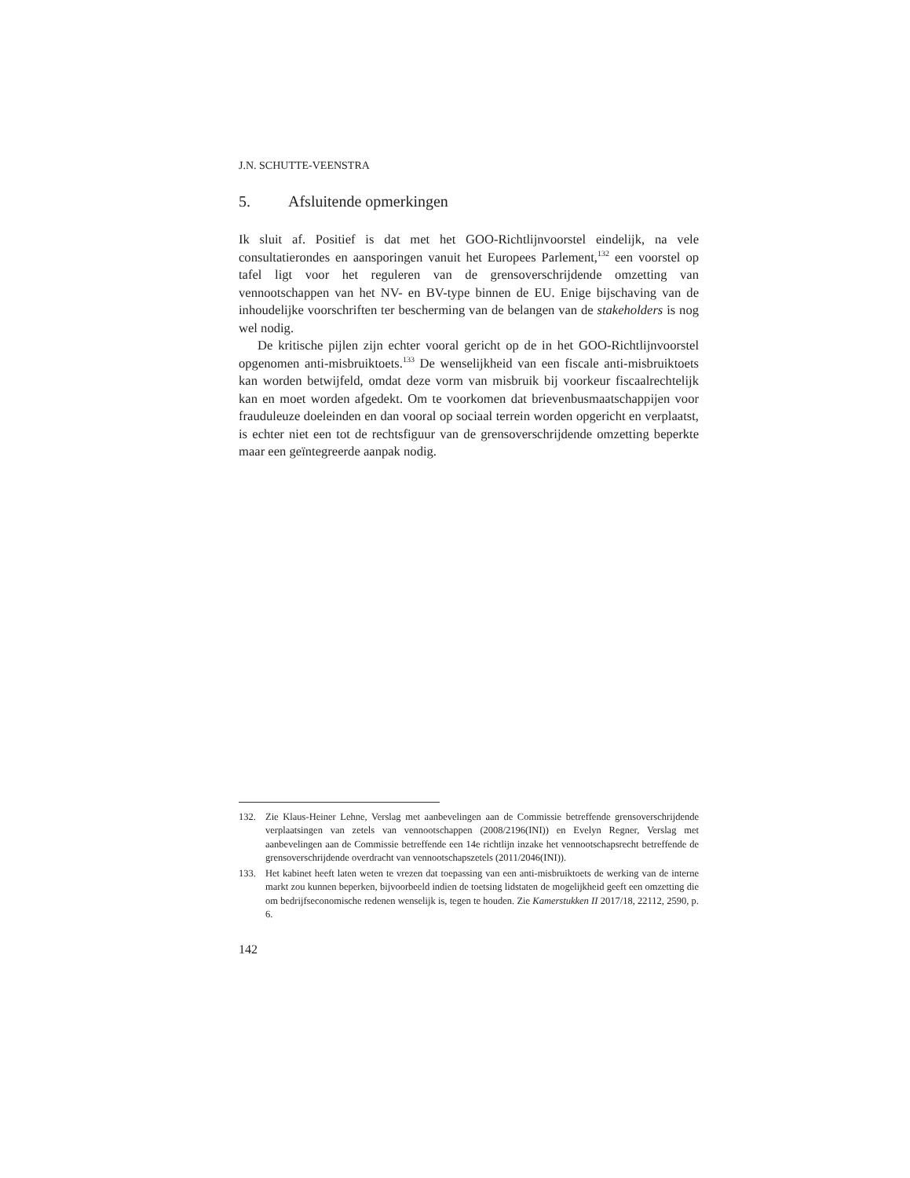J.N. SCHUTTE-VEENSTRA
5. Afsluitende opmerkingen
Ik sluit af. Positief is dat met het GOO-Richtlijnvoorstel eindelijk, na vele consultatierondes en aansporingen vanuit het Europees Parlement,<sup>132</sup> een voorstel op tafel ligt voor het reguleren van de grensoverschrijdende omzetting van vennootschappen van het NV- en BV-type binnen de EU. Enige bijschaving van de inhoudelijke voorschriften ter bescherming van de belangen van de stakeholders is nog wel nodig.
De kritische pijlen zijn echter vooral gericht op de in het GOO-Richtlijnvoorstel opgenomen anti-misbruiktoets.<sup>133</sup> De wenselijkheid van een fiscale anti-misbruiktoets kan worden betwijfeld, omdat deze vorm van misbruik bij voorkeur fiscaalrechtelijk kan en moet worden afgedekt. Om te voorkomen dat brievenbusmaatschappijen voor frauduleuze doeleinden en dan vooral op sociaal terrein worden opgericht en verplaatst, is echter niet een tot de rechtsfiguur van de grensoverschrijdende omzetting beperkte maar een geïntegreerde aanpak nodig.
132. Zie Klaus-Heiner Lehne, Verslag met aanbevelingen aan de Commissie betreffende grensoverschrijdende verplaatsingen van zetels van vennootschappen (2008/2196(INI)) en Evelyn Regner, Verslag met aanbevelingen aan de Commissie betreffende een 14e richtlijn inzake het vennootschapsrecht betreffende de grensoverschrijdende overdracht van vennootschapszetels (2011/2046(INI)).
133. Het kabinet heeft laten weten te vrezen dat toepassing van een anti-misbruiktoets de werking van de interne markt zou kunnen beperken, bijvoorbeeld indien de toetsing lidstaten de mogelijkheid geeft een omzetting die om bedrijfseconomische redenen wenselijk is, tegen te houden. Zie Kamerstukken II 2017/18, 22112, 2590, p. 6.
142